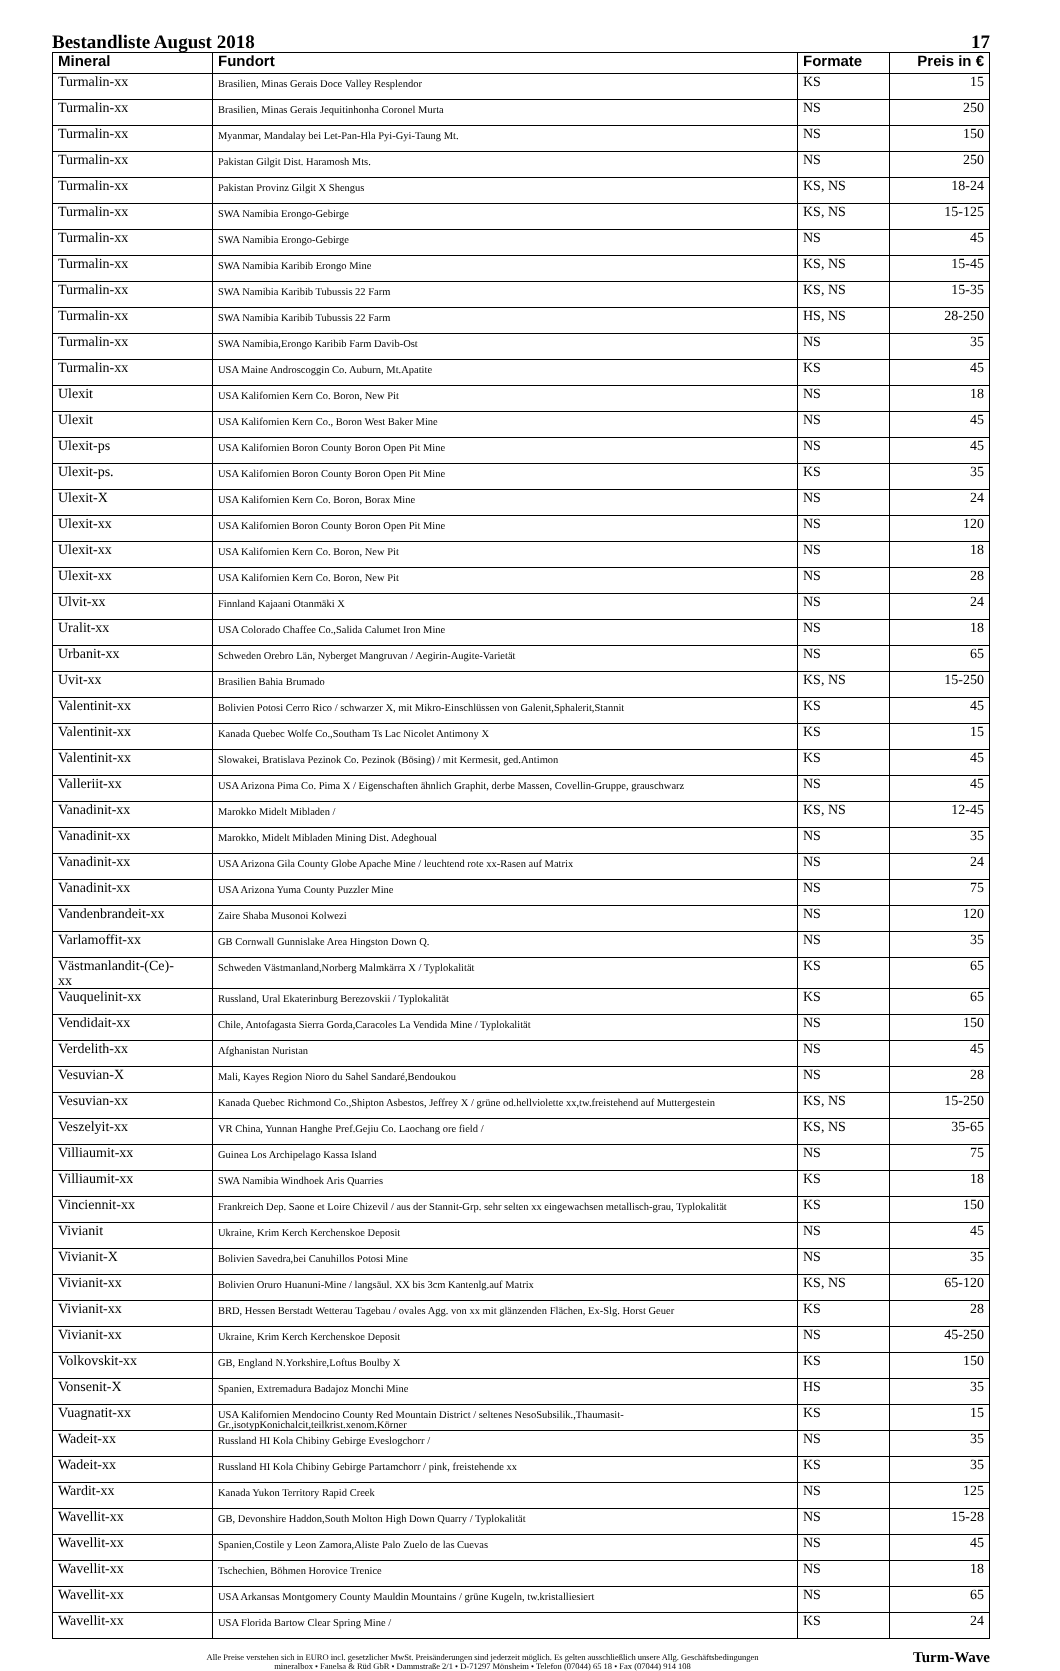Bestandliste August 2018 17
| Mineral | Fundort | Formate | Preis in € |
| --- | --- | --- | --- |
| Turmalin-xx | Brasilien, Minas Gerais Doce Valley Resplendor | KS | 15 |
| Turmalin-xx | Brasilien, Minas Gerais Jequitinhonha Coronel Murta | NS | 250 |
| Turmalin-xx | Myanmar, Mandalay bei Let-Pan-Hla Pyi-Gyi-Taung Mt. | NS | 150 |
| Turmalin-xx | Pakistan Gilgit Dist. Haramosh Mts. | NS | 250 |
| Turmalin-xx | Pakistan Provinz Gilgit X Shengus | KS, NS | 18-24 |
| Turmalin-xx | SWA Namibia Erongo-Gebirge | KS, NS | 15-125 |
| Turmalin-xx | SWA Namibia Erongo-Gebirge | NS | 45 |
| Turmalin-xx | SWA Namibia Karibib Erongo Mine | KS, NS | 15-45 |
| Turmalin-xx | SWA Namibia Karibib Tubussis 22 Farm | KS, NS | 15-35 |
| Turmalin-xx | SWA Namibia Karibib Tubussis 22 Farm | HS, NS | 28-250 |
| Turmalin-xx | SWA Namibia,Erongo Karibib Farm Davib-Ost | NS | 35 |
| Turmalin-xx | USA Maine Androscoggin Co. Auburn, Mt.Apatite | KS | 45 |
| Ulexit | USA Kalifornien Kern Co. Boron, New Pit | NS | 18 |
| Ulexit | USA Kalifornien Kern Co., Boron West Baker Mine | NS | 45 |
| Ulexit-ps | USA Kalifornien Boron County Boron Open Pit Mine | NS | 45 |
| Ulexit-ps. | USA Kalifornien Boron County Boron Open Pit Mine | KS | 35 |
| Ulexit-X | USA Kalifornien Kern Co. Boron, Borax Mine | NS | 24 |
| Ulexit-xx | USA Kalifornien Boron County Boron Open Pit Mine | NS | 120 |
| Ulexit-xx | USA Kalifornien Kern Co. Boron, New Pit | NS | 18 |
| Ulexit-xx | USA Kalifornien Kern Co. Boron, New Pit | NS | 28 |
| Ulvit-xx | Finnland Kajaani Otanmäki X | NS | 24 |
| Uralit-xx | USA Colorado Chaffee Co.,Salida Calumet Iron Mine | NS | 18 |
| Urbanit-xx | Schweden Orebro Län, Nyberget Mangruvan / Aegirin-Augite-Varietät | NS | 65 |
| Uvit-xx | Brasilien Bahia Brumado | KS, NS | 15-250 |
| Valentinit-xx | Bolivien Potosi Cerro Rico / schwarzer X, mit Mikro-Einschlüssen von Galenit,Sphalerit,Stannit | KS | 45 |
| Valentinit-xx | Kanada Quebec Wolfe Co.,Southam Ts Lac Nicolet Antimony X | KS | 15 |
| Valentinit-xx | Slowakei, Bratislava Pezinok Co. Pezinok (Bösing) / mit Kermesit, ged.Antimon | KS | 45 |
| Valleriit-xx | USA Arizona Pima Co. Pima X / Eigenschaften ähnlich Graphit, derbe Massen, Covellin-Gruppe, grauschwarz | NS | 45 |
| Vanadinit-xx | Marokko Midelt Mibladen / | KS, NS | 12-45 |
| Vanadinit-xx | Marokko, Midelt Mibladen Mining Dist. Adeghoual | NS | 35 |
| Vanadinit-xx | USA Arizona Gila County Globe Apache Mine / leuchtend rote xx-Rasen auf Matrix | NS | 24 |
| Vanadinit-xx | USA Arizona Yuma County Puzzler Mine | NS | 75 |
| Vandenbrandeit-xx | Zaire Shaba Musonoi Kolwezi | NS | 120 |
| Varlamoffit-xx | GB Cornwall Gunnislake Area Hingston Down Q. | NS | 35 |
| Västmanlandit-(Ce)- xx | Schweden Västmanland,Norberg Malmkärra X / Typlokalität | KS | 65 |
| Vauquelinit-xx | Russland, Ural Ekaterinburg Berezovskii / Typlokalität | KS | 65 |
| Vendidait-xx | Chile, Antofagasta Sierra Gorda,Caracoles La Vendida Mine / Typlokalität | NS | 150 |
| Verdelith-xx | Afghanistan Nuristan | NS | 45 |
| Vesuvian-X | Mali, Kayes Region Nioro du Sahel Sandaré,Bendoukou | NS | 28 |
| Vesuvian-xx | Kanada Quebec Richmond Co.,Shipton Asbestos, Jeffrey X / grüne od.hellviolette xx,tw.freistehend auf Muttergestein | KS, NS | 15-250 |
| Veszelyit-xx | VR China, Yunnan Hanghe Pref.Gejiu Co. Laochang ore field / | KS, NS | 35-65 |
| Villiaumit-xx | Guinea Los Archipelago Kassa Island | NS | 75 |
| Villiaumit-xx | SWA Namibia Windhoek Aris Quarries | KS | 18 |
| Vinciennit-xx | Frankreich Dep. Saone et Loire Chizevil / aus der Stannit-Grp. sehr selten xx eingewachsen metallisch-grau, Typlokalität | KS | 150 |
| Vivianit | Ukraine, Krim Kerch Kerchenskoe Deposit | NS | 45 |
| Vivianit-X | Bolivien Savedra,bei Canuhillos Potosi Mine | NS | 35 |
| Vivianit-xx | Bolivien Oruro Huanuni-Mine / langsäul. XX bis 3cm Kantenlg.auf Matrix | KS, NS | 65-120 |
| Vivianit-xx | BRD, Hessen Berstadt Wetterau Tagebau / ovales Agg. von xx mit glänzenden Flächen, Ex-Slg. Horst Geuer | KS | 28 |
| Vivianit-xx | Ukraine, Krim Kerch Kerchenskoe Deposit | NS | 45-250 |
| Volkovskit-xx | GB, England N.Yorkshire,Loftus Boulby X | KS | 150 |
| Vonsenit-X | Spanien, Extremadura Badajoz Monchi Mine | HS | 35 |
| Vuagnatit-xx | USA Kalifornien Mendocino County Red Mountain District / seltenes NesoSubsilik.,Thaumasit-Gr.,isotypKonichalcit,teilkrist.xenom.Körner | KS | 15 |
| Wadeit-xx | Russland HI Kola Chibiny Gebirge Eveslogchorr / | NS | 35 |
| Wadeit-xx | Russland HI Kola Chibiny Gebirge Partamchorr / pink, freistehende xx | KS | 35 |
| Wardit-xx | Kanada Yukon Territory Rapid Creek | NS | 125 |
| Wavellit-xx | GB, Devonshire Haddon,South Molton High Down Quarry / Typlokalität | NS | 15-28 |
| Wavellit-xx | Spanien,Costile y Leon Zamora,Aliste Palo Zuelo de las Cuevas | NS | 45 |
| Wavellit-xx | Tschechien, Böhmen Horovice Trenice | NS | 18 |
| Wavellit-xx | USA Arkansas Montgomery County Mauldin Mountains / grüne Kugeln, tw.kristalliesiert | NS | 65 |
| Wavellit-xx | USA Florida Bartow Clear Spring Mine / | KS | 24 |
Alle Preise verstehen sich in EURO incl. gesetzlicher MwSt. Preisänderungen sind jederzeit möglich. Es gelten ausschließlich unsere Allg. Geschäftsbedingungen
mineralbox • Fanelsa & Rüd GbR • Dammstraße 2/1 • D-71297 Mönsheim • Telefon (07044) 65 18 • Fax (07044) 914 108
Turm-Wave